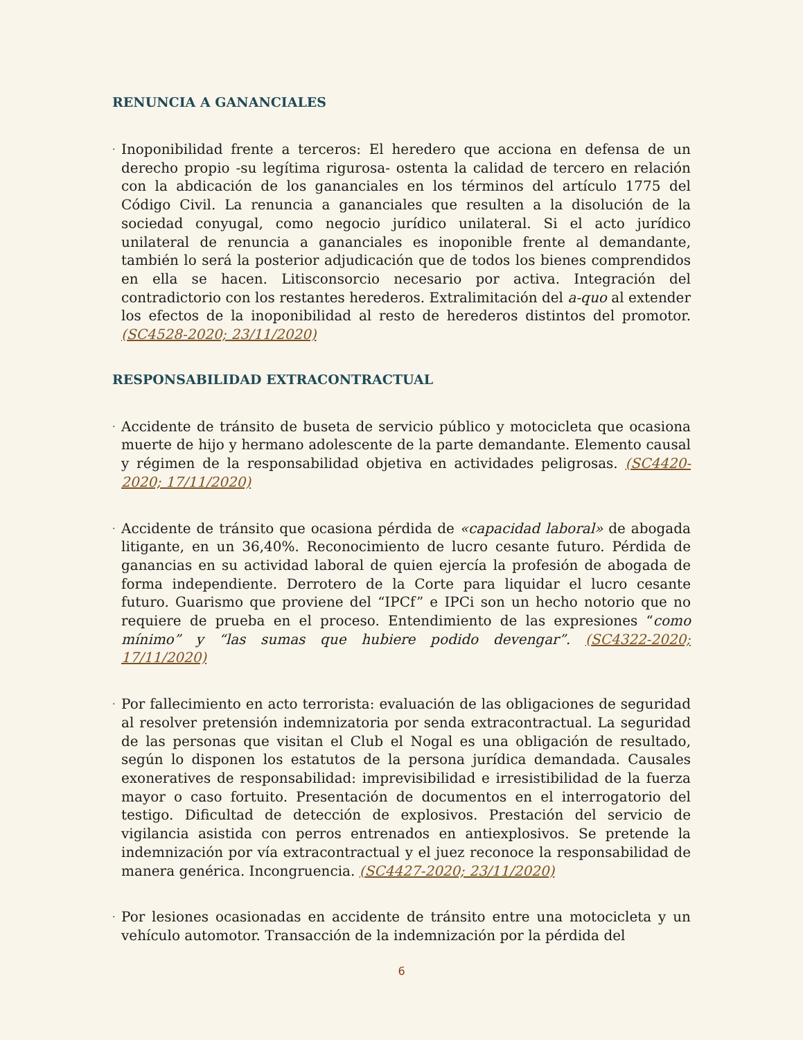RENUNCIA A GANANCIALES
·
Inoponibilidad frente a terceros: El heredero que acciona en defensa de un derecho propio -su legítima rigurosa- ostenta la calidad de tercero en relación con la abdicación de los gananciales en los términos del artículo 1775 del Código Civil. La renuncia a gananciales que resulten a la disolución de la sociedad conyugal, como negocio jurídico unilateral. Si el acto jurídico unilateral de renuncia a gananciales es inoponible frente al demandante, también lo será la posterior adjudicación que de todos los bienes comprendidos en ella se hacen. Litisconsorcio necesario por activa. Integración del contradictorio con los restantes herederos. Extralimitación del a-quo al extender los efectos de la inoponibilidad al resto de herederos distintos del promotor. (SC4528-2020; 23/11/2020)
RESPONSABILIDAD EXTRACONTRACTUAL
·
Accidente de tránsito de buseta de servicio público y motocicleta que ocasiona muerte de hijo y hermano adolescente de la parte demandante. Elemento causal y régimen de la responsabilidad objetiva en actividades peligrosas. (SC4420-2020; 17/11/2020)
·
Accidente de tránsito que ocasiona pérdida de «capacidad laboral» de abogada litigante, en un 36,40%. Reconocimiento de lucro cesante futuro. Pérdida de ganancias en su actividad laboral de quien ejercía la profesión de abogada de forma independiente. Derrotero de la Corte para liquidar el lucro cesante futuro. Guarismo que proviene del “IPCf” e IPCi son un hecho notorio que no requiere de prueba en el proceso. Entendimiento de las expresiones “como mínimo” y “las sumas que hubiere podido devengar”. (SC4322-2020; 17/11/2020)
·
Por fallecimiento en acto terrorista: evaluación de las obligaciones de seguridad al resolver pretensión indemnizatoria por senda extracontractual. La seguridad de las personas que visitan el Club el Nogal es una obligación de resultado, según lo disponen los estatutos de la persona jurídica demandada. Causales exoneratives de responsabilidad: imprevisibilidad e irresistibilidad de la fuerza mayor o caso fortuito. Presentación de documentos en el interrogatorio del testigo. Dificultad de detección de explosivos. Prestación del servicio de vigilancia asistida con perros entrenados en antiexplosivos. Se pretende la indemnización por vía extracontractual y el juez reconoce la responsabilidad de manera genérica. Incongruencia. (SC4427-2020; 23/11/2020)
·
Por lesiones ocasionadas en accidente de tránsito entre una motocicleta y un vehículo automotor. Transacción de la indemnización por la pérdida del
6